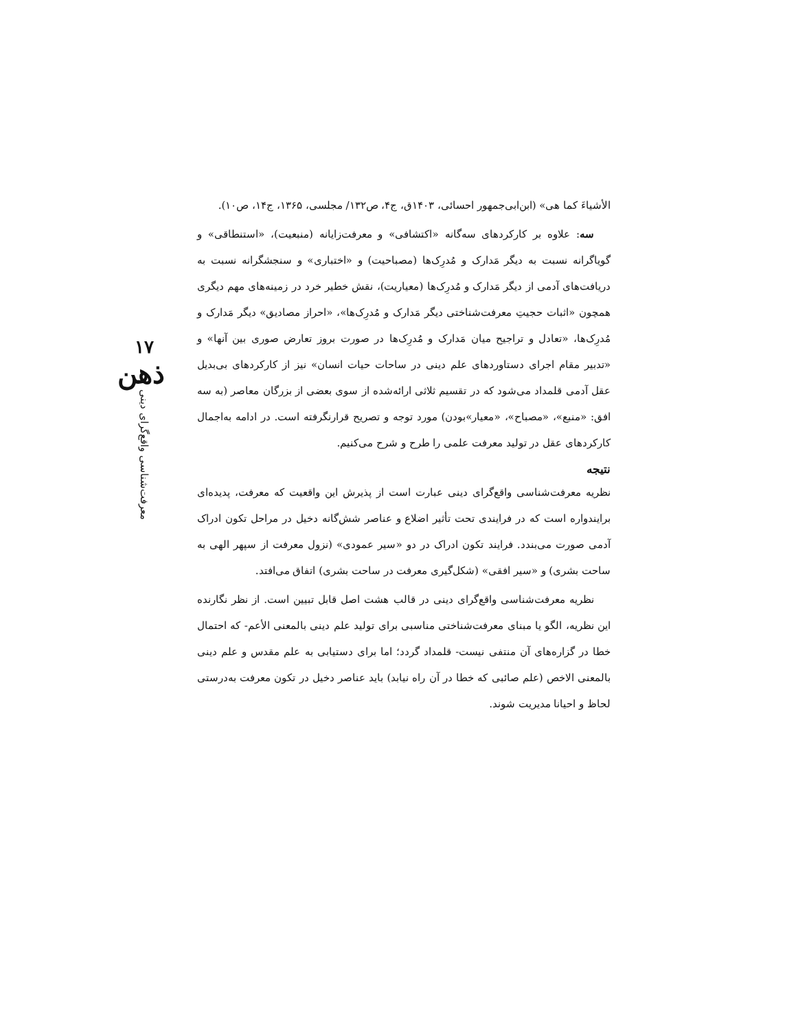۱۷
ذهن
معرفت‌شناسی واقع‌گرای دینی
الأشیاءَ کما هی» (ابن‌ابی‌جمهور احسائی، ۱۴۰۳ق، ج۴، ص۱۳۲/ مجلسی، ۱۳۶۵، ج۱۴، ص۱۰).
سه: علاوه بر کارکردهای سه‌گانه «اکتشافی» و معرفت‌زایانه (منبعیت)، «استنطاقی» و گویاگرانه نسبت به دیگر مَدارک و مُدرِک‌ها (مصباحیت) و «اختباری» و سنجشگرانه نسبت به دریافت‌های آدمی از دیگر مَدارک و مُدرِک‌ها (معیاریت)، نقش خطیر خرد در زمینه‌های مهم دیگری همچون «اثبات حجیتِ معرفت‌شناختی دیگر مَدارک و مُدرِک‌ها»، «احراز مصادیق» دیگر مَدارک و مُدرِک‌ها، «تعادل و تراجیح میان مَدارک و مُدرِک‌ها در صورت بروز تعارض صوری بین آنها» و «تدبیر مقام اجرای دستاوردهای علم دینی در ساحات حیات انسان» نیز از کارکردهای بی‌بدیل عقل آدمی قلمداد می‌شود که در تقسیم ثلاثی ارائه‌شده از سوی بعضی از بزرگان معاصر (به سه افق: «منبع»، «مصباح»، «معیار»بودن) مورد توجه و تصریح قرارنگرفته است. در ادامه به‌اجمال کارکردهای عقل در تولید معرفت علمی را طرح و شرح می‌کنیم.
نتیجه
نظریه معرفت‌شناسی واقع‌گرای دینی عبارت است از پذیرش این واقعیت که معرفت، پدیده‌ای برایندواره است که در فرایندی تحت تأثیر اضلاع و عناصر شش‌گانه دخیل در مراحل تکون ادراک آدمی صورت می‌بندد. فرایند تکون ادراک در دو «سیر عمودی» (نزول معرفت از سپهر الهی به ساحت بشری) و «سیر افقی» (شکل‌گیری معرفت در ساحت بشری) اتفاق می‌افتد.
نظریه معرفت‌شناسی واقع‌گرای دینی در قالب هشت اصل قابل تبیین است. از نظر نگارنده این نظریه، الگو یا مبنای معرفت‌شناختی مناسبی برای تولید علم دینی بالمعنی الأعم- که احتمال خطا در گزاره‌های آن منتفی نیست- قلمداد گردد؛ اما برای دستیابی به علم مقدس و علم دینی بالمعنی الاخص (علم صائبی که خطا در آن راه نیابد) باید عناصر دخیل در تکون معرفت به‌درستی لحاظ و احیانا مدیریت شوند.